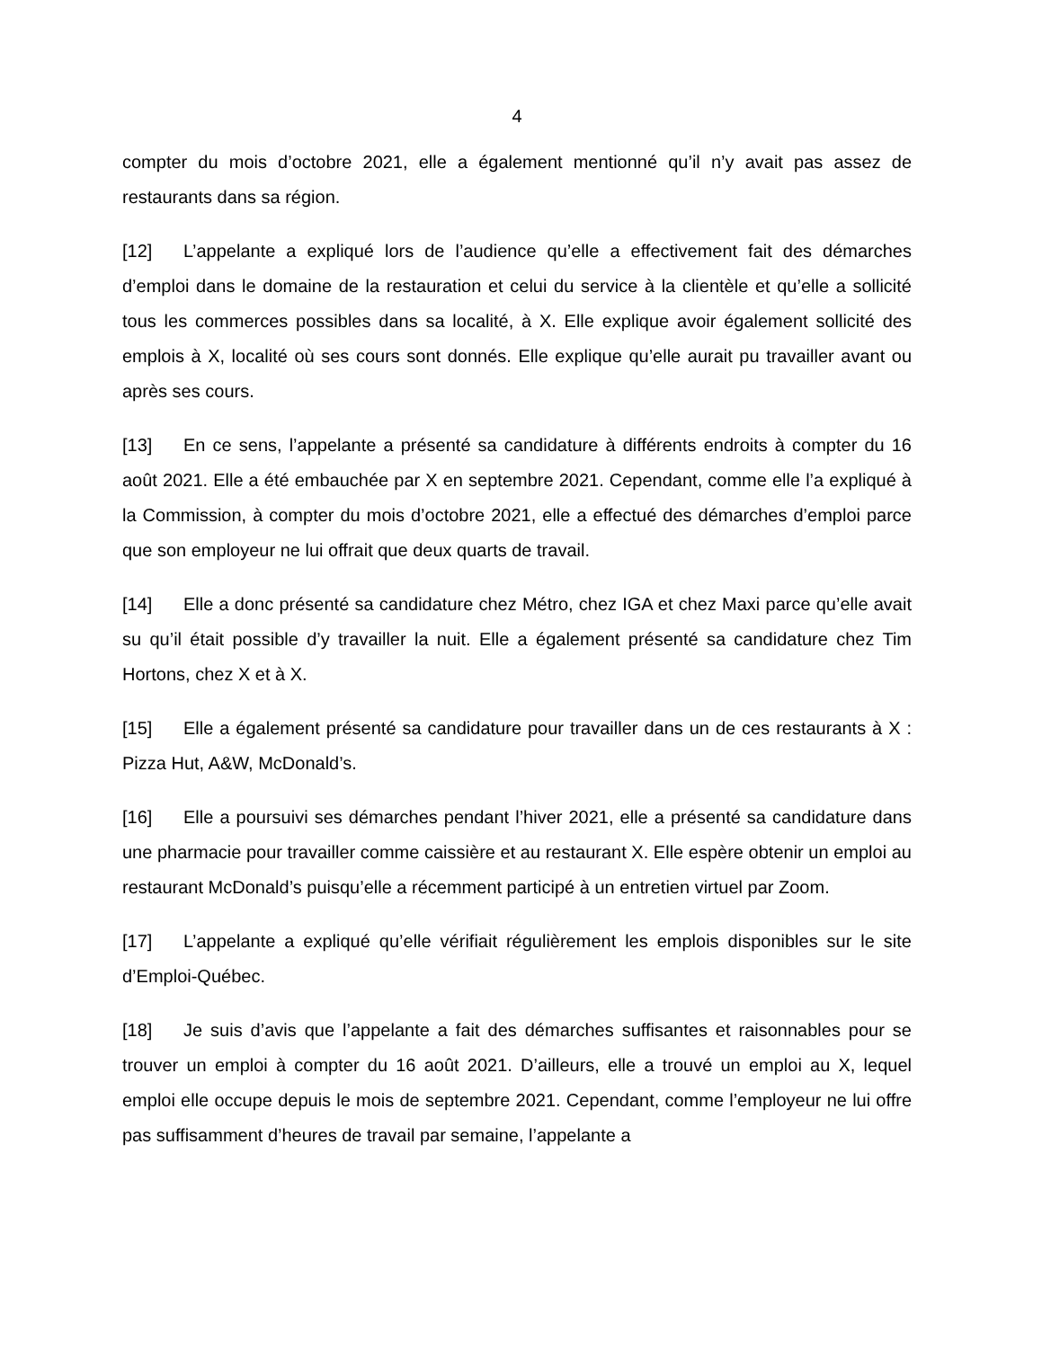4
compter du mois d’octobre 2021, elle a également mentionné qu’il n’y avait pas assez de restaurants dans sa région.
[12] L’appelante a expliqué lors de l’audience qu’elle a effectivement fait des démarches d’emploi dans le domaine de la restauration et celui du service à la clientèle et qu’elle a sollicité tous les commerces possibles dans sa localité, à X. Elle explique avoir également sollicité des emplois à X, localité où ses cours sont donnés. Elle explique qu’elle aurait pu travailler avant ou après ses cours.
[13] En ce sens, l’appelante a présenté sa candidature à différents endroits à compter du 16 août 2021. Elle a été embauchée par X en septembre 2021. Cependant, comme elle l’a expliqué à la Commission, à compter du mois d’octobre 2021, elle a effectué des démarches d’emploi parce que son employeur ne lui offrait que deux quarts de travail.
[14] Elle a donc présenté sa candidature chez Métro, chez IGA et chez Maxi parce qu’elle avait su qu’il était possible d’y travailler la nuit. Elle a également présenté sa candidature chez Tim Hortons, chez X et à X.
[15] Elle a également présenté sa candidature pour travailler dans un de ces restaurants à X : Pizza Hut, A&W, McDonald’s.
[16] Elle a poursuivi ses démarches pendant l’hiver 2021, elle a présenté sa candidature dans une pharmacie pour travailler comme caissière et au restaurant X. Elle espère obtenir un emploi au restaurant McDonald’s puisqu’elle a récemment participé à un entretien virtuel par Zoom.
[17] L’appelante a expliqué qu’elle vérifiait régulièrement les emplois disponibles sur le site d’Emploi-Québec.
[18] Je suis d’avis que l’appelante a fait des démarches suffisantes et raisonnables pour se trouver un emploi à compter du 16 août 2021. D’ailleurs, elle a trouvé un emploi au X, lequel emploi elle occupe depuis le mois de septembre 2021. Cependant, comme l’employeur ne lui offre pas suffisamment d’heures de travail par semaine, l’appelante a